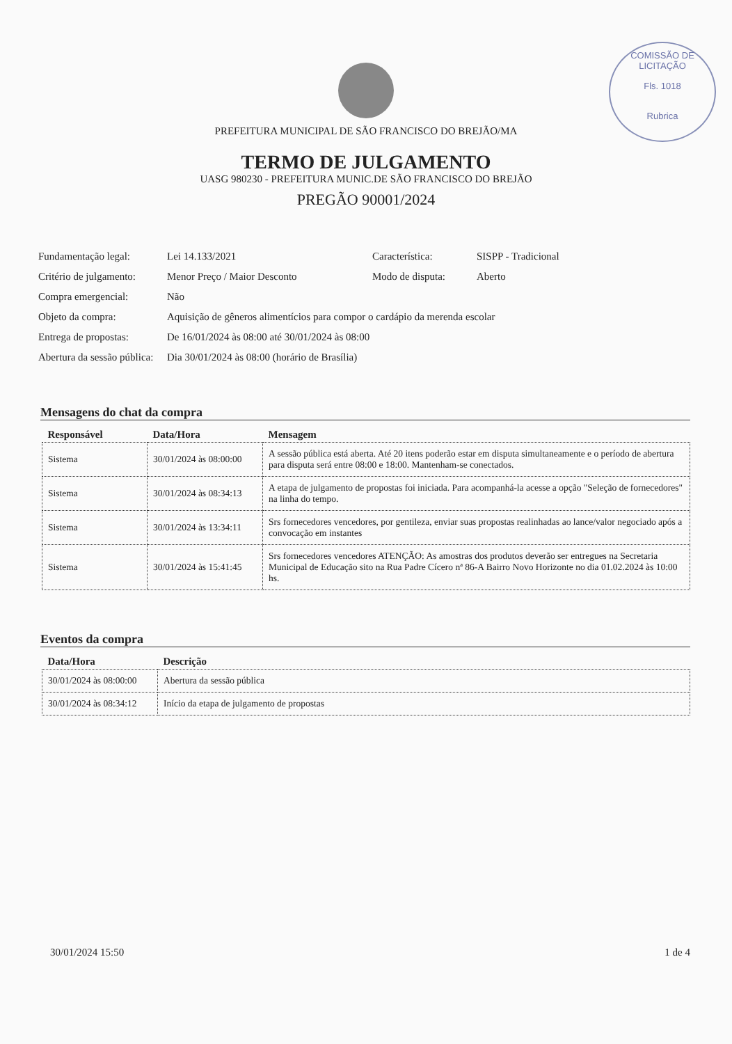COMISSÃO DE LICITAÇÃO
Fls. 1018
Rubrica
PREFEITURA MUNICIPAL DE SÃO FRANCISCO DO BREJÃO/MA
TERMO DE JULGAMENTO
UASG 980230 - PREFEITURA MUNIC.DE SÃO FRANCISCO DO BREJÃO
PREGÃO 90001/2024
Fundamentação legal:
Lei 14.133/2021
Característica:
SISPP - Tradicional
Critério de julgamento:
Menor Preço / Maior Desconto
Modo de disputa:
Aberto
Compra emergencial:
Não
Objeto da compra:
Aquisição de gêneros alimentícios para compor o cardápio da merenda escolar
Entrega de propostas:
De 16/01/2024 às 08:00 até 30/01/2024 às 08:00
Abertura da sessão pública:
Dia 30/01/2024 às 08:00 (horário de Brasília)
Mensagens do chat da compra
| Responsável | Data/Hora | Mensagem |
| --- | --- | --- |
| Sistema | 30/01/2024 às 08:00:00 | A sessão pública está aberta. Até 20 itens poderão estar em disputa simultaneamente e o período de abertura para disputa será entre 08:00 e 18:00. Mantenham-se conectados. |
| Sistema | 30/01/2024 às 08:34:13 | A etapa de julgamento de propostas foi iniciada. Para acompanhá-la acesse a opção "Seleção de fornecedores" na linha do tempo. |
| Sistema | 30/01/2024 às 13:34:11 | Srs fornecedores vencedores, por gentileza, enviar suas propostas realinhadas ao lance/valor negociado após a convocação em instantes |
| Sistema | 30/01/2024 às 15:41:45 | Srs fornecedores vencedores ATENÇÃO: As amostras dos produtos deverão ser entregues na Secretaria Municipal de Educação sito na Rua Padre Cícero nª 86-A Bairro Novo Horizonte no dia 01.02.2024 às 10:00 hs. |
Eventos da compra
| Data/Hora | Descrição |
| --- | --- |
| 30/01/2024 às 08:00:00 | Abertura da sessão pública |
| 30/01/2024 às 08:34:12 | Início da etapa de julgamento de propostas |
30/01/2024 15:50 1 de 4